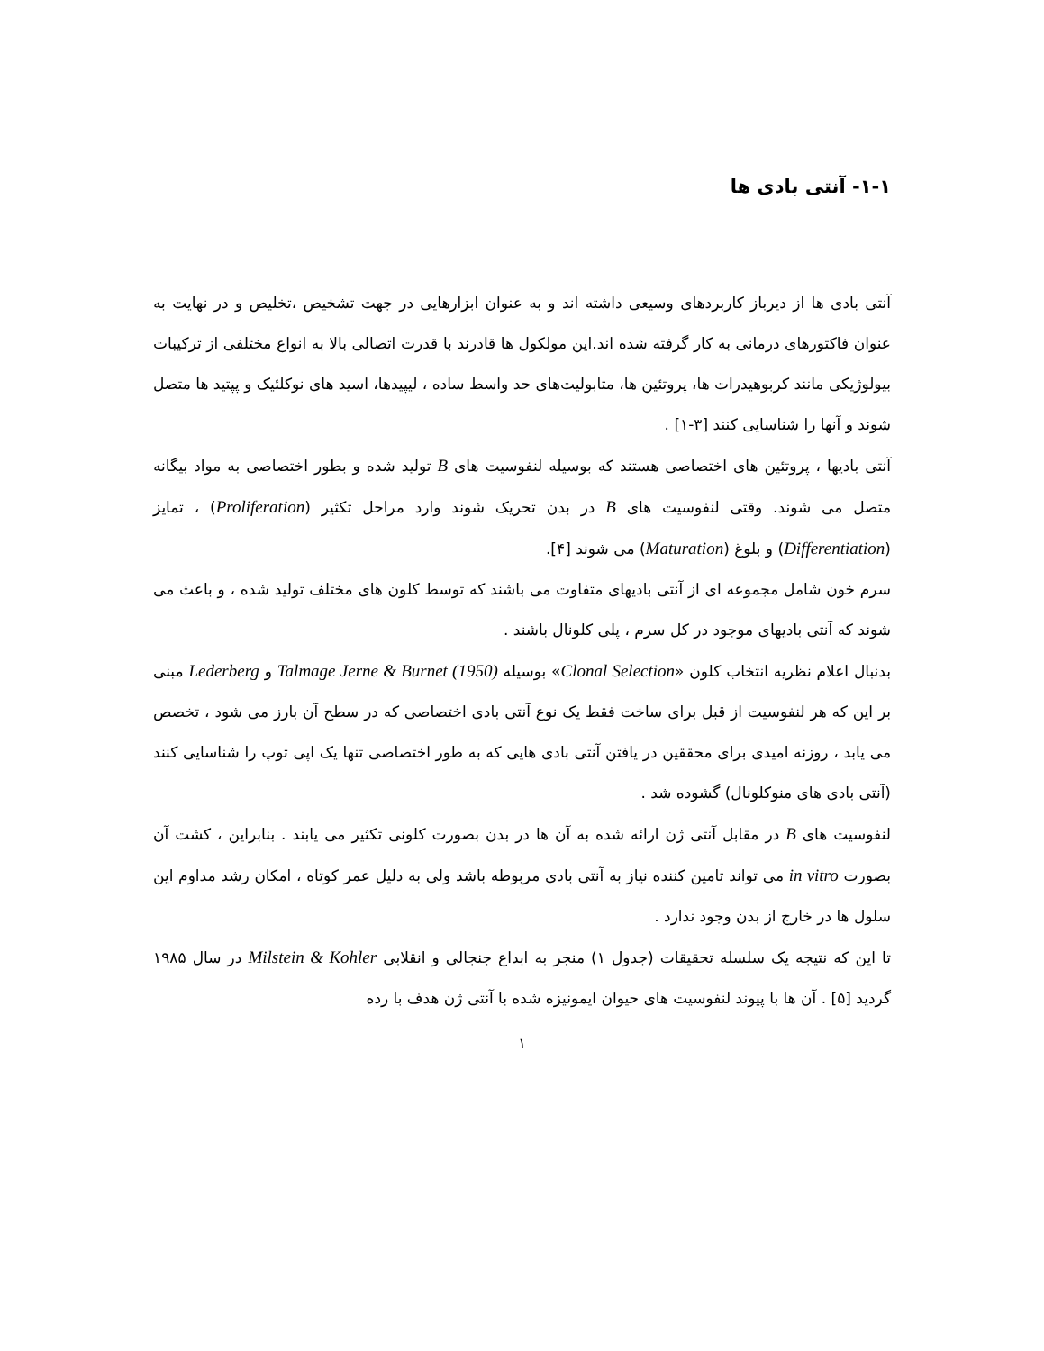۱-۱- آنتی بادی ها
آنتی بادی ها از دیرباز کاربردهای وسیعی داشته اند و به عنوان ابزارهایی در جهت تشخیص ،تخلیص و در نهایت به عنوان فاکتورهای درمانی به کار گرفته شده اند.این مولکول ها قادرند با قدرت اتصالی بالا به انواع مختلفی از ترکیبات بیولوژیکی مانند کربوهیدرات ها، پروتئین ها، متابولیت‌های حد واسط ساده ، لیپیدها، اسید های نوکلئیک و پپتید ها متصل شوند و آنها را شناسایی کنند [۳-۱] .
آنتی بادیها ، پروتئین های اختصاصی هستند که بوسیله لنفوسیت های B تولید شده و بطور اختصاصی به مواد بیگانه متصل می شوند. وقتی لنفوسیت های B در بدن تحریک شوند وارد مراحل تکثیر (Proliferation) ، تمایز (Differentiation) و بلوغ (Maturation) می شوند [۴].
سرم خون شامل مجموعه ای از آنتی بادیهای متفاوت می باشند که توسط کلون های مختلف تولید شده ، و باعث می شوند که آنتی بادیهای موجود در کل سرم ، پلی کلونال باشند .
بدنبال اعلام نظریه انتخاب کلون «Clonal Selection» بوسیله Talmage Jerne & Burnet (1950) و Lederberg مبنی بر این که هر لنفوسیت از قبل برای ساخت فقط یک نوع آنتی بادی اختصاصی که در سطح آن بارز می شود ، تخصص می یابد ، روزنه امیدی برای محققین در یافتن آنتی بادی هایی که به طور اختصاصی تنها یک اپی توپ را شناسایی کنند (آنتی بادی های منوکلونال) گشوده شد .
لنفوسیت های B در مقابل آنتی ژن ارائه شده به آن ها در بدن بصورت کلونی تکثیر می یابند . بنابراین ، کشت آن بصورت in vitro می تواند تامین کننده نیاز به آنتی بادی مربوطه باشد ولی به دلیل عمر کوتاه ، امکان رشد مداوم این سلول ها در خارج از بدن وجود ندارد .
تا این که نتیجه یک سلسله تحقیقات (جدول ۱) منجر به ابداع جنجالی و انقلابی Milstein & Kohler در سال ۱۹۸۵ گردید [۵] . آن ها با پیوند لنفوسیت های حیوان ایمونیزه شده با آنتی ژن هدف با رده
۱